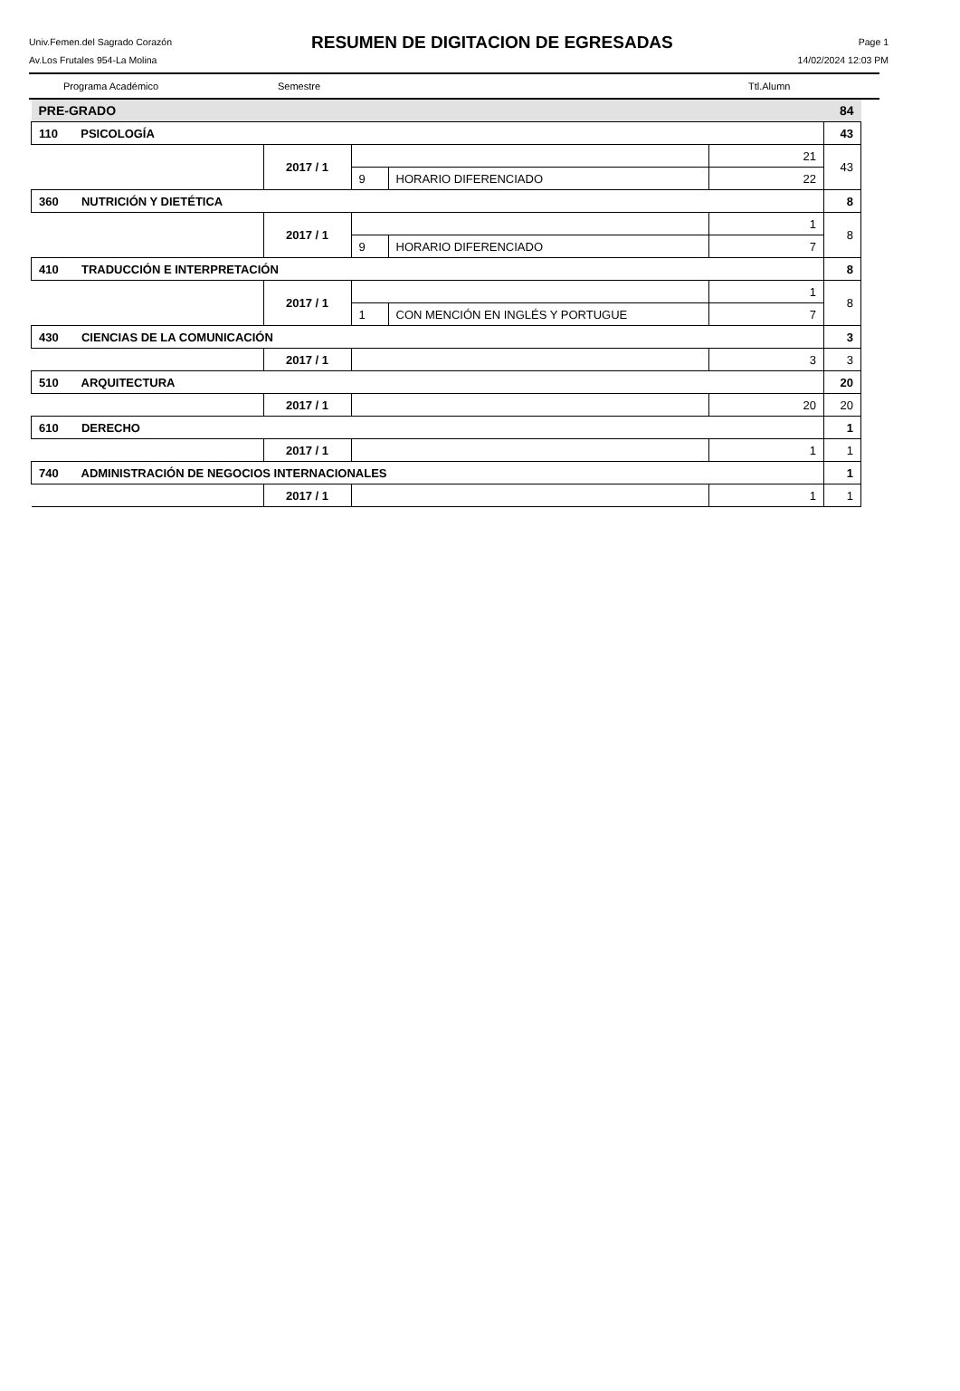Univ.Femen.del Sagrado Corazón
Av.Los Frutales 954-La Molina
RESUMEN DE DIGITACION DE EGRESADAS
Page 1
14/02/2024 12:03 PM
Programa Académico Semestre Ttl.Alumn
| PRE-GRADO | | | | | 84 |
| 110 PSICOLOGÍA | | | | | 43 |
| | 2017 / 1 | | | 21 | 43 |
| | | 9 | HORARIO DIFERENCIADO | 22 | |
| 360 NUTRICIÓN Y DIETÉTICA | | | | | 8 |
| | 2017 / 1 | | | 1 | 8 |
| | | 9 | HORARIO DIFERENCIADO | 7 | |
| 410 TRADUCCIÓN E INTERPRETACIÓN | | | | | 8 |
| | 2017 / 1 | | | 1 | 8 |
| | | 1 | CON MENCIÓN EN INGLÉS Y PORTUGUE | 7 | |
| 430 CIENCIAS DE LA COMUNICACIÓN | | | | | 3 |
| | 2017 / 1 | | | 3 | 3 |
| 510 ARQUITECTURA | | | | | 20 |
| | 2017 / 1 | | | 20 | 20 |
| 610 DERECHO | | | | | 1 |
| | 2017 / 1 | | | 1 | 1 |
| 740 ADMINISTRACIÓN DE NEGOCIOS INTERNACIONALES | | | | | 1 |
| | 2017 / 1 | | | 1 | 1 |